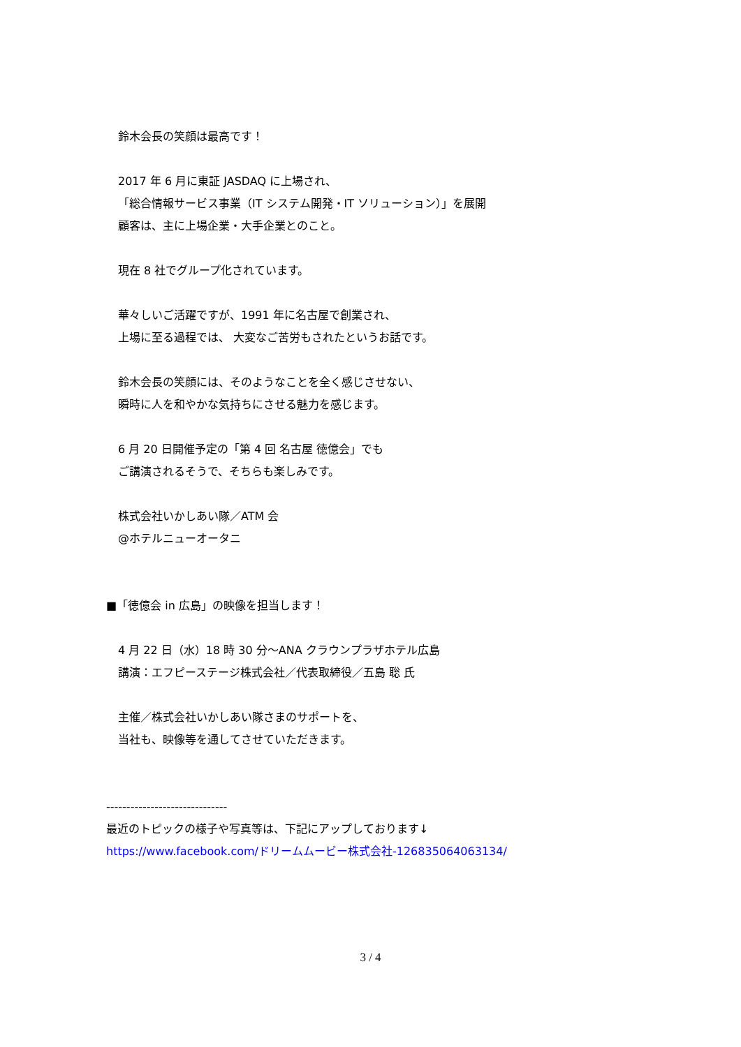鈴木会長の笑顔は最高です！
2017 年 6 月に東証 JASDAQ に上場され、
「総合情報サービス事業（IT システム開発・IT ソリューション）」を展開
顧客は、主に上場企業・大手企業とのこと。
現在 8 社でグループ化されています。
華々しいご活躍ですが、1991 年に名古屋で創業され、
上場に至る過程では、 大変なご苦労もされたというお話です。
鈴木会長の笑顔には、そのようなことを全く感じさせない、
瞬時に人を和やかな気持ちにさせる魅力を感じます。
6 月 20 日開催予定の「第 4 回 名古屋 徳億会」でも
ご講演されるそうで、そちらも楽しみです。
株式会社いかしあい隊／ATM 会
@ホテルニューオータニ
■「徳億会 in 広島」の映像を担当します！
4 月 22 日（水）18 時 30 分～ANA クラウンプラザホテル広島
講演：エフピーステージ株式会社／代表取締役／五島 聡 氏
主催／株式会社いかしあい隊さまのサポートを、
当社も、映像等を通してさせていただきます。
------------------------------
最近のトピックの様子や写真等は、下記にアップしております↓
https://www.facebook.com/ドリームムービー株式会社-126835064063134/
3 / 4